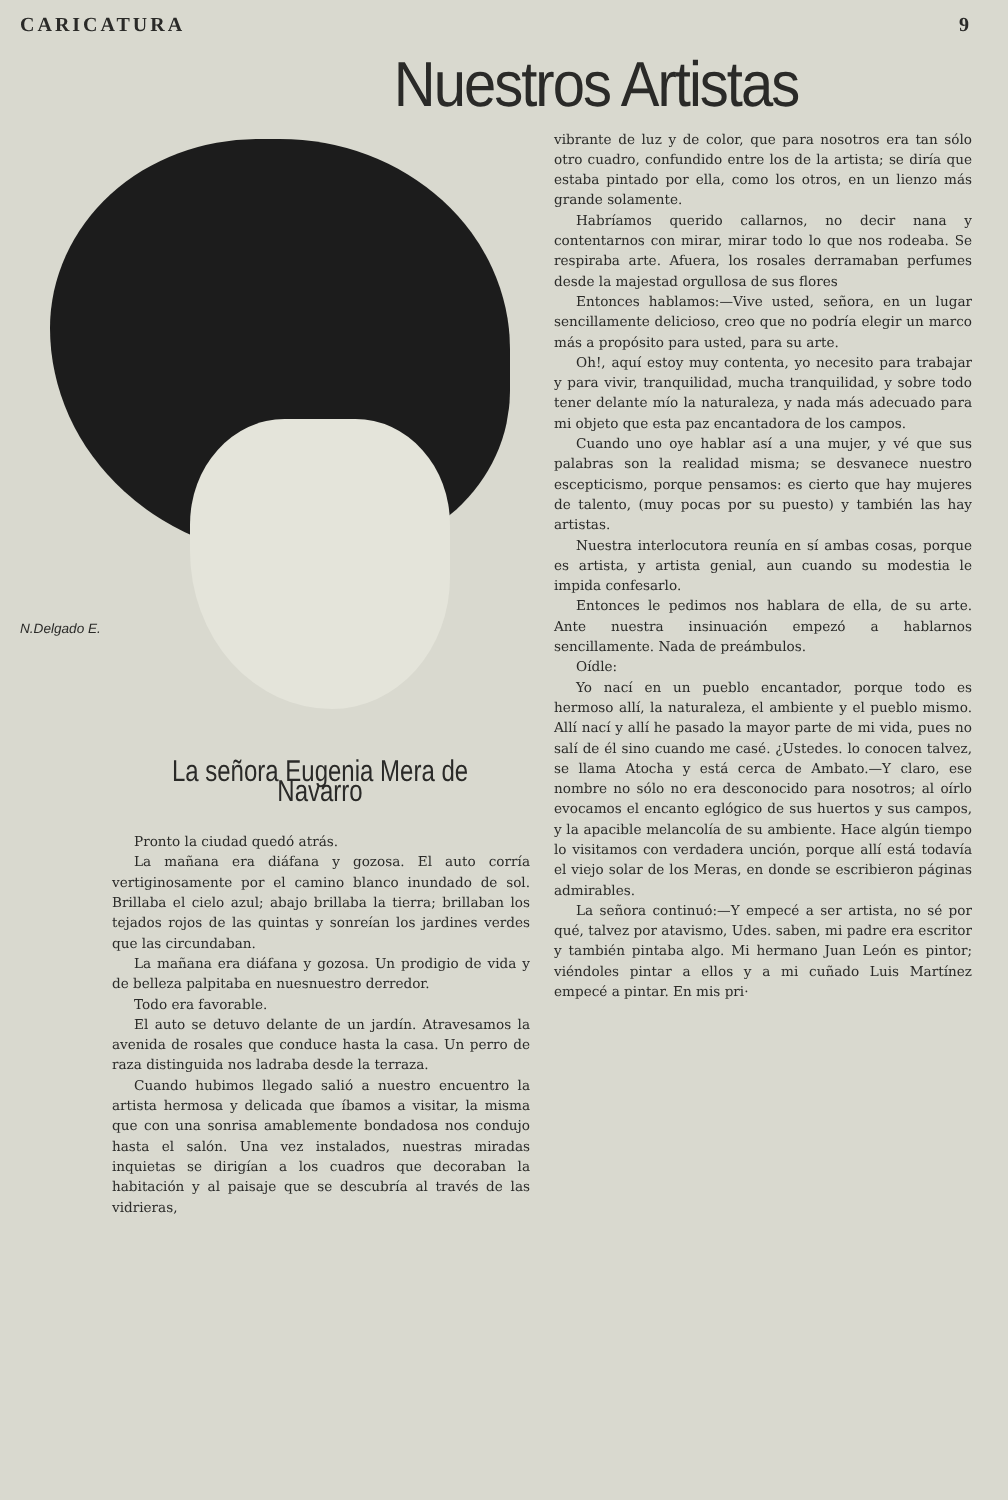CARICATURA 9
Nuestros Artistas
N.Delgado E.
La señora Eugenia Mera de Navarro
Pronto la ciudad quedó atrás.
La mañana era diáfana y gozosa. El auto corría vertiginosamente por el camino blanco inundado de sol. Brillaba el cielo azul; abajo brillaba la tierra; brillaban los tejados rojos de las quintas y sonreían los jardines verdes que las circundaban.
La mañana era diáfana y gozosa. Un prodigio de vida y de belleza palpitaba en nuesnuestro derredor.
Todo era favorable.
El auto se detuvo delante de un jardín. Atravesamos la avenida de rosales que conduce hasta la casa. Un perro de raza distinguida nos ladraba desde la terraza.
Cuando hubimos llegado salió a nuestro encuentro la artista hermosa y delicada que íbamos a visitar, la misma que con una sonrisa amablemente bondadosa nos condujo hasta el salón. Una vez instalados, nuestras miradas inquietas se dirigían a los cuadros que decoraban la habitación y al paisaje que se descubría al través de las vidrieras,
vibrante de luz y de color, que para nosotros era tan sólo otro cuadro, confundido entre los de la artista; se diría que estaba pintado por ella, como los otros, en un lienzo más grande solamente.
Habríamos querido callarnos, no decir nana y contentarnos con mirar, mirar todo lo que nos rodeaba. Se respiraba arte. Afuera, los rosales derramaban perfumes desde la majestad orgullosa de sus flores
Entonces hablamos:—Vive usted, señora, en un lugar sencillamente delicioso, creo que no podría elegir un marco más a propósito para usted, para su arte.
Oh!, aquí estoy muy contenta, yo necesito para trabajar y para vivir, tranquilidad, mucha tranquilidad, y sobre todo tener delante mío la naturaleza, y nada más adecuado para mi objeto que esta paz encantadora de los campos.
Cuando uno oye hablar así a una mujer, y vé que sus palabras son la realidad misma; se desvanece nuestro escepticismo, porque pensamos: es cierto que hay mujeres de talento, (muy pocas por su puesto) y también las hay artistas.
Nuestra interlocutora reunía en sí ambas cosas, porque es artista, y artista genial, aun cuando su modestia le impida confesarlo.
Entonces le pedimos nos hablara de ella, de su arte. Ante nuestra insinuación empezó a hablarnos sencillamente. Nada de preámbulos.
Oídle:
Yo nací en un pueblo encantador, porque todo es hermoso allí, la naturaleza, el ambiente y el pueblo mismo. Allí nací y allí he pasado la mayor parte de mi vida, pues no salí de él sino cuando me casé. ¿Ustedes. lo conocen talvez, se llama Atocha y está cerca de Ambato.—Y claro, ese nombre no sólo no era desconocido para nosotros; al oírlo evocamos el encanto eglógico de sus huertos y sus campos, y la apacible melancolía de su ambiente. Hace algún tiempo lo visitamos con verdadera unción, porque allí está todavía el viejo solar de los Meras, en donde se escribieron páginas admirables.
La señora continuó:—Y empecé a ser artista, no sé por qué, talvez por atavismo, Udes. saben, mi padre era escritor y también pintaba algo. Mi hermano Juan León es pintor; viéndoles pintar a ellos y a mi cuñado Luis Martínez empecé a pintar. En mis pri·